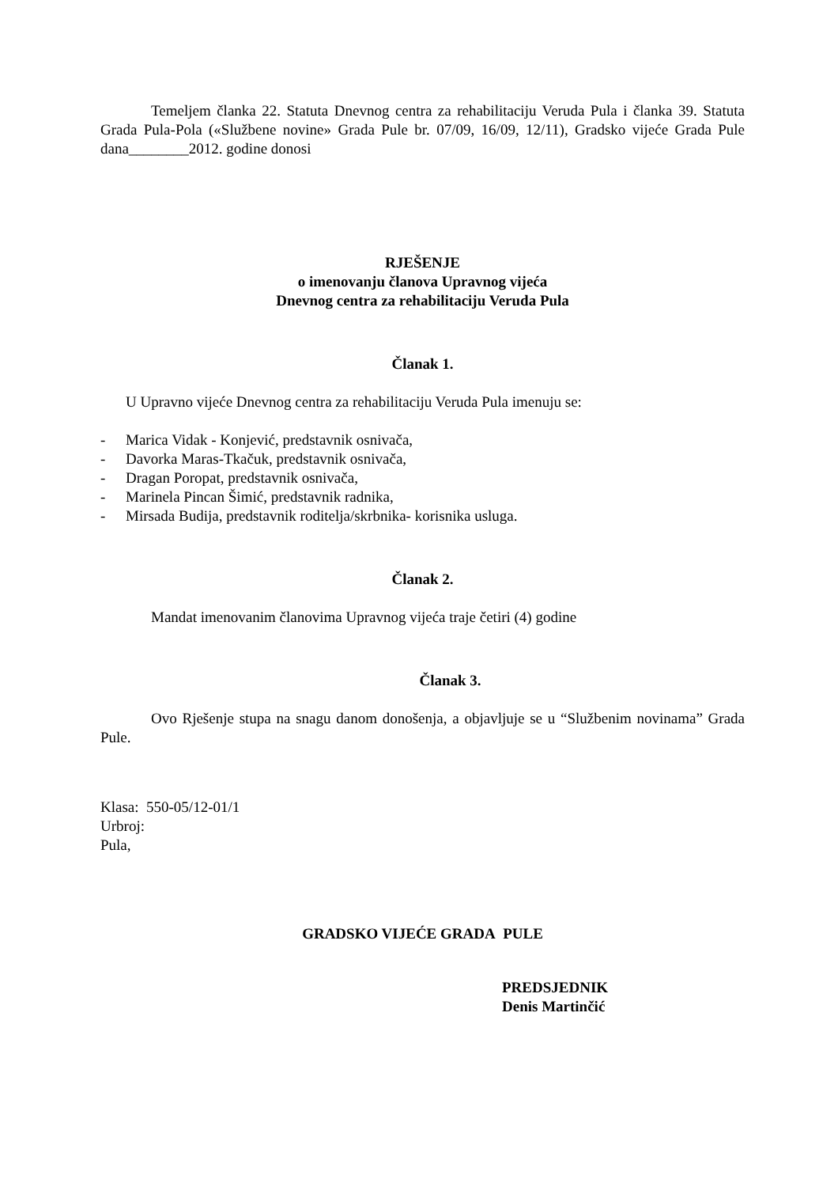Temeljem članka 22. Statuta Dnevnog centra za rehabilitaciju Veruda Pula i članka 39. Statuta Grada Pula-Pola («Službene novine» Grada Pule br. 07/09, 16/09, 12/11), Gradsko vijeće Grada Pule dana________2012. godine donosi
RJEŠENJE
o imenovanju članova Upravnog vijeća
Dnevnog centra za rehabilitaciju Veruda Pula
Članak 1.
U Upravno vijeće Dnevnog centra za rehabilitaciju Veruda Pula imenuju se:
- Marica Vidak - Konjević, predstavnik osnivača,
- Davorka Maras-Tkačuk, predstavnik osnivača,
- Dragan Poropat, predstavnik osnivača,
- Marinela Pincan Šimić, predstavnik radnika,
- Mirsada Budija, predstavnik roditelja/skrbnika- korisnika usluga.
Članak 2.
Mandat imenovanim članovima Upravnog vijeća traje četiri (4) godine
Članak 3.
Ovo Rješenje stupa na snagu danom donošenja, a objavljuje se u “Službenim novinama” Grada Pule.
Klasa: 550-05/12-01/1
Urbroj:
Pula,
GRADSKO VIJEĆE GRADA PULE
PREDSJEDNIK
Denis Martinčić